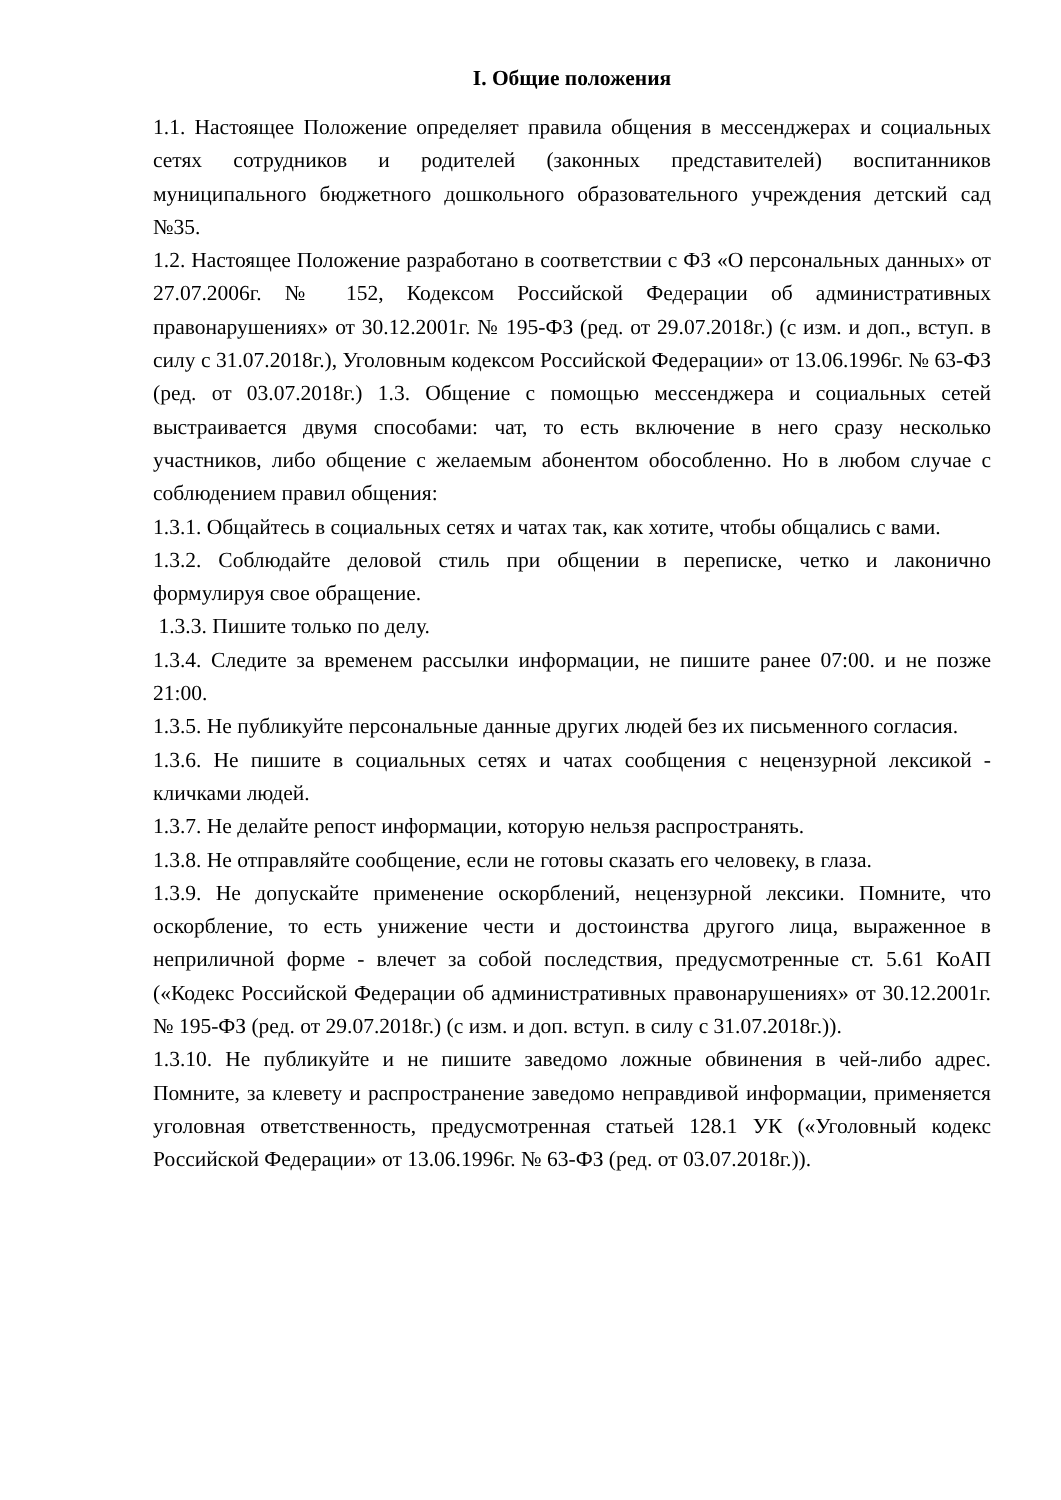I. Общие положения
1.1. Настоящее Положение определяет правила общения в мессенджерах и социальных сетях сотрудников и родителей (законных представителей) воспитанников муниципального бюджетного дошкольного образовательного учреждения детский сад №35.
1.2. Настоящее Положение разработано в соответствии с ФЗ «О персональных данных» от 27.07.2006г. № 152, Кодексом Российской Федерации об административных правонарушениях» от 30.12.2001г. № 195-ФЗ (ред. от 29.07.2018г.) (с изм. и доп., вступ. в силу с 31.07.2018г.), Уголовным кодексом Российской Федерации» от 13.06.1996г. № 63-ФЗ (ред. от 03.07.2018г.) 1.3. Общение с помощью мессенджера и социальных сетей выстраивается двумя способами: чат, то есть включение в него сразу несколько участников, либо общение с желаемым абонентом обособленно. Но в любом случае с соблюдением правил общения:
1.3.1. Общайтесь в социальных сетях и чатах так, как хотите, чтобы общались с вами.
1.3.2. Соблюдайте деловой стиль при общении в переписке, четко и лаконично формулируя свое обращение.
1.3.3. Пишите только по делу.
1.3.4. Следите за временем рассылки информации, не пишите ранее 07:00. и не позже 21:00.
1.3.5. Не публикуйте персональные данные других людей без их письменного согласия.
1.3.6. Не пишите в социальных сетях и чатах сообщения с нецензурной лексикой - кличками людей.
1.3.7. Не делайте репост информации, которую нельзя распространять.
1.3.8. Не отправляйте сообщение, если не готовы сказать его человеку, в глаза.
1.3.9. Не допускайте применение оскорблений, нецензурной лексики. Помните, что оскорбление, то есть унижение чести и достоинства другого лица, выраженное в неприличной форме - влечет за собой последствия, предусмотренные ст. 5.61 КоАП («Кодекс Российской Федерации об административных правонарушениях» от 30.12.2001г. № 195-ФЗ (ред. от 29.07.2018г.) (с изм. и доп. вступ. в силу с 31.07.2018г.)).
1.3.10. Не публикуйте и не пишите заведомо ложные обвинения в чей-либо адрес. Помните, за клевету и распространение заведомо неправдивой информации, применяется уголовная ответственность, предусмотренная статьей 128.1 УК («Уголовный кодекс Российской Федерации» от 13.06.1996г. № 63-ФЗ (ред. от 03.07.2018г.)).